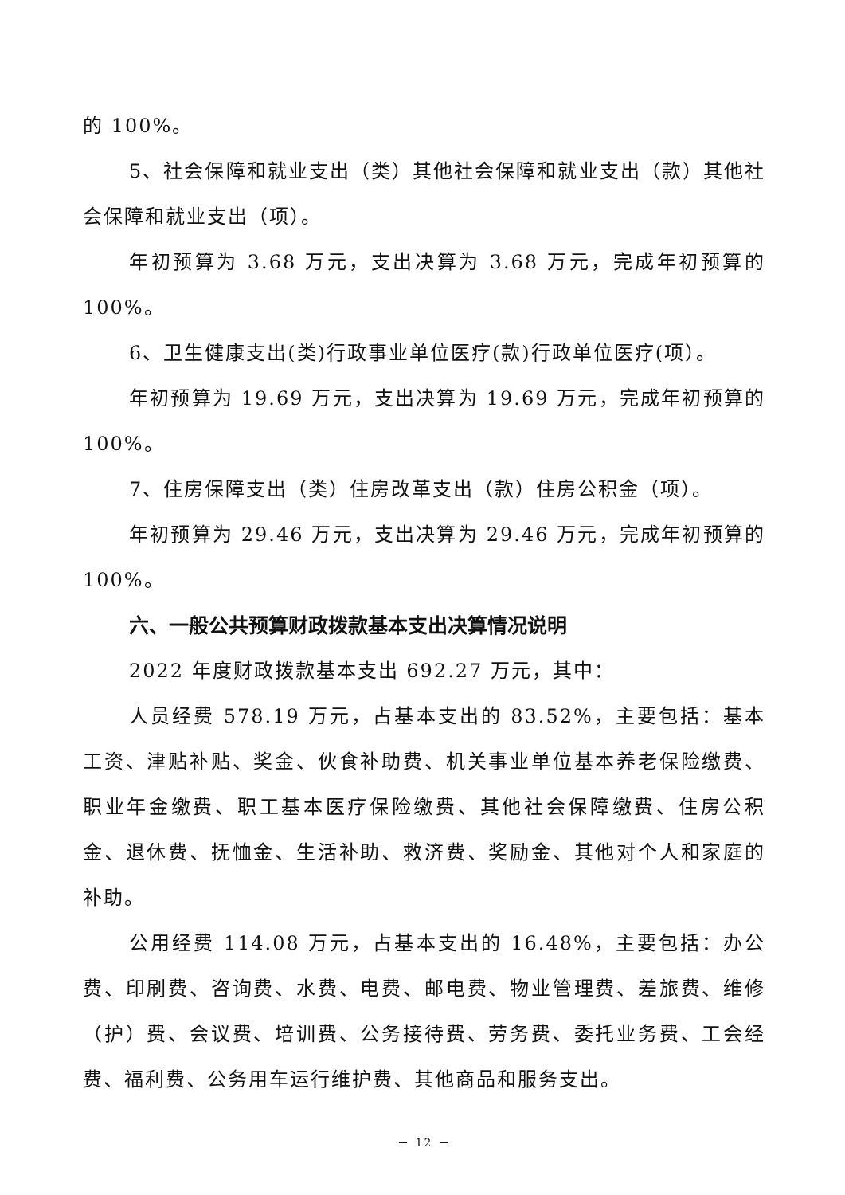的 100%。
5、社会保障和就业支出（类）其他社会保障和就业支出（款）其他社会保障和就业支出（项）。
年初预算为 3.68 万元，支出决算为 3.68 万元，完成年初预算的 100%。
6、卫生健康支出(类)行政事业单位医疗(款)行政单位医疗(项）。
年初预算为 19.69 万元，支出决算为 19.69 万元，完成年初预算的 100%。
7、住房保障支出（类）住房改革支出（款）住房公积金（项）。
年初预算为 29.46 万元，支出决算为 29.46 万元，完成年初预算的 100%。
六、一般公共预算财政拨款基本支出决算情况说明
2022 年度财政拨款基本支出 692.27 万元，其中：
人员经费 578.19 万元，占基本支出的 83.52%，主要包括：基本工资、津贴补贴、奖金、伙食补助费、机关事业单位基本养老保险缴费、职业年金缴费、职工基本医疗保险缴费、其他社会保障缴费、住房公积金、退休费、抚恤金、生活补助、救济费、奖励金、其他对个人和家庭的补助。
公用经费 114.08 万元，占基本支出的 16.48%，主要包括：办公费、印刷费、咨询费、水费、电费、邮电费、物业管理费、差旅费、维修（护）费、会议费、培训费、公务接待费、劳务费、委托业务费、工会经费、福利费、公务用车运行维护费、其他商品和服务支出。
－ 12 －